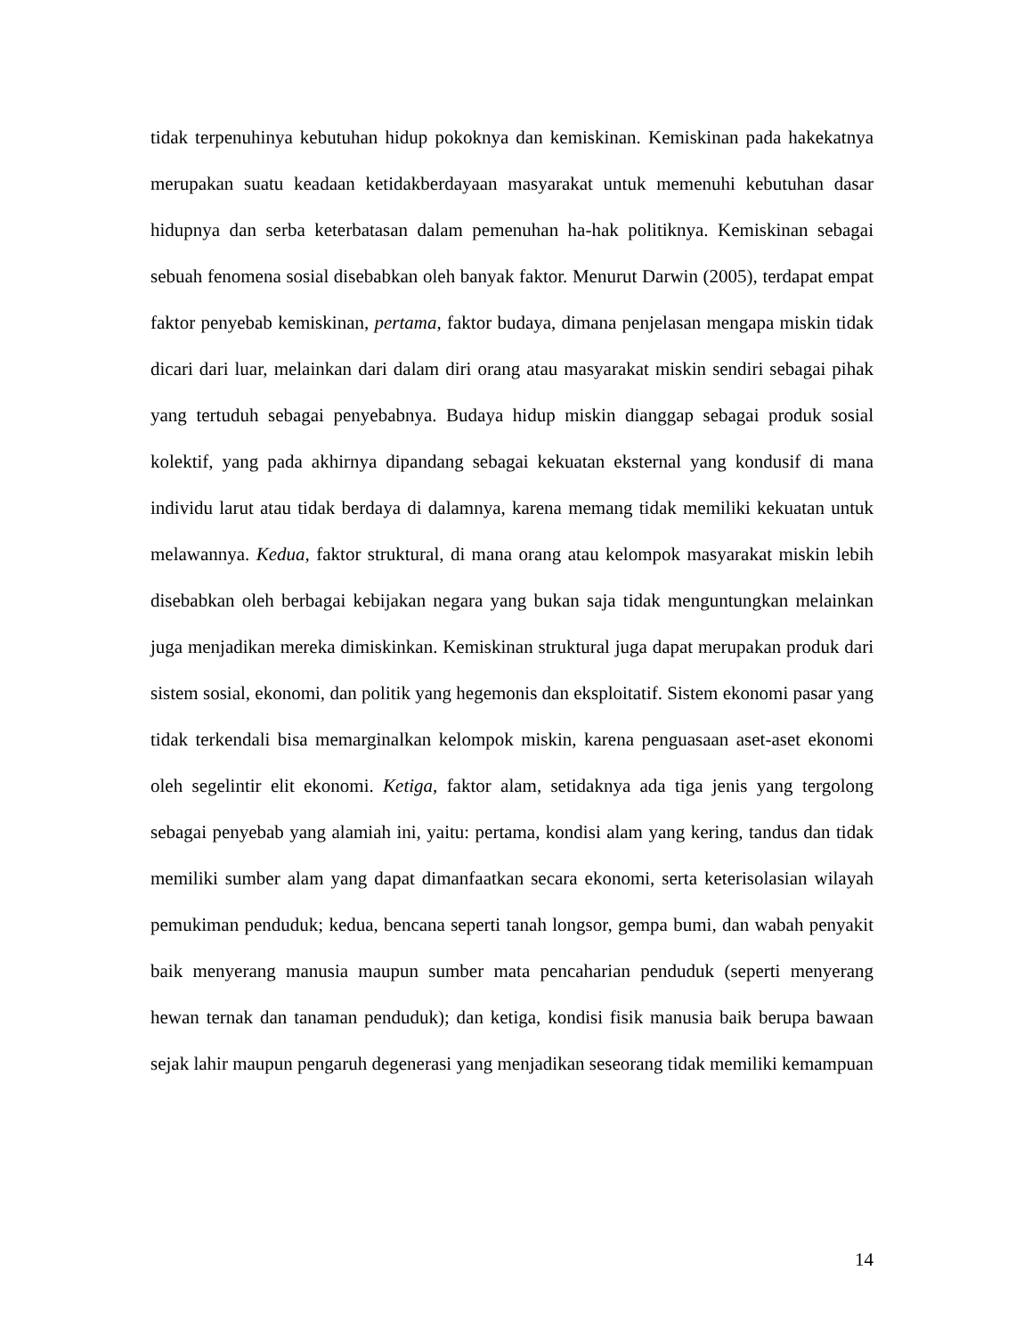tidak terpenuhinya kebutuhan hidup pokoknya dan kemiskinan. Kemiskinan pada hakekatnya merupakan suatu keadaan ketidakberdayaan masyarakat untuk memenuhi kebutuhan dasar hidupnya dan serba keterbatasan dalam pemenuhan ha-hak politiknya. Kemiskinan sebagai sebuah fenomena sosial disebabkan oleh banyak faktor. Menurut Darwin (2005), terdapat empat faktor penyebab kemiskinan, pertama, faktor budaya, dimana penjelasan mengapa miskin tidak dicari dari luar, melainkan dari dalam diri orang atau masyarakat miskin sendiri sebagai pihak yang tertuduh sebagai penyebabnya. Budaya hidup miskin dianggap sebagai produk sosial kolektif, yang pada akhirnya dipandang sebagai kekuatan eksternal yang kondusif di mana individu larut atau tidak berdaya di dalamnya, karena memang tidak memiliki kekuatan untuk melawannya. Kedua, faktor struktural, di mana orang atau kelompok masyarakat miskin lebih disebabkan oleh berbagai kebijakan negara yang bukan saja tidak menguntungkan melainkan juga menjadikan mereka dimiskinkan. Kemiskinan struktural juga dapat merupakan produk dari sistem sosial, ekonomi, dan politik yang hegemonis dan eksploitatif. Sistem ekonomi pasar yang tidak terkendali bisa memarginalkan kelompok miskin, karena penguasaan aset-aset ekonomi oleh segelintir elit ekonomi. Ketiga, faktor alam, setidaknya ada tiga jenis yang tergolong sebagai penyebab yang alamiah ini, yaitu: pertama, kondisi alam yang kering, tandus dan tidak memiliki sumber alam yang dapat dimanfaatkan secara ekonomi, serta keterisolasian wilayah pemukiman penduduk; kedua, bencana seperti tanah longsor, gempa bumi, dan wabah penyakit baik menyerang manusia maupun sumber mata pencaharian penduduk (seperti menyerang hewan ternak dan tanaman penduduk); dan ketiga, kondisi fisik manusia baik berupa bawaan sejak lahir maupun pengaruh degenerasi yang menjadikan seseorang tidak memiliki kemampuan
14